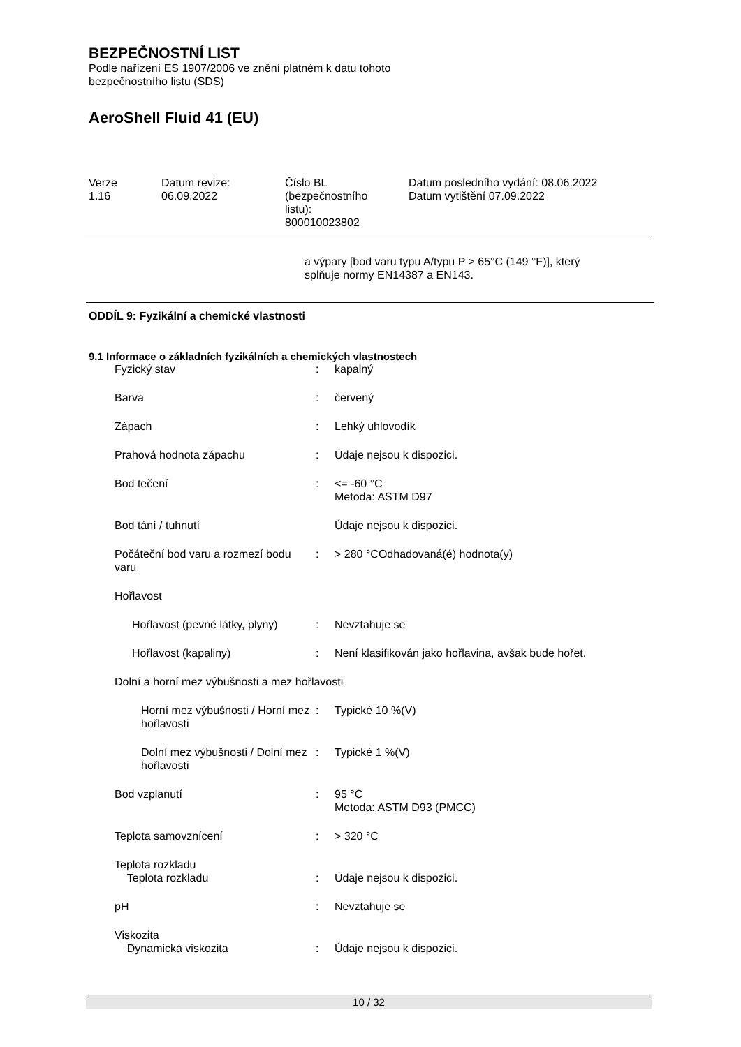BEZPEČNOSTNÍ LIST
Podle nařízení ES 1907/2006 ve znění platném k datu tohoto
bezpečnostního listu (SDS)
AeroShell Fluid 41 (EU)
Verze
1.16
Datum revize:
06.09.2022
Číslo BL
(bezpečnostního
listu):
800010023802
Datum posledního vydání: 08.06.2022
Datum vytištění 07.09.2022
a výpary [bod varu typu A/typu P > 65°C (149 °F)], který
splňuje normy EN14387 a EN143.
ODDÍL 9: Fyzikální a chemické vlastnosti
9.1 Informace o základních fyzikálních a chemických vlastnostech
| Fyzický stav | : | kapalný |
| Barva | : | červený |
| Zápach | : | Lehký uhlovodík |
| Prahová hodnota zápachu | : | Údaje nejsou k dispozici. |
| Bod tečení | : | <= -60 °C Metoda: ASTM D97 |
| Bod tání / tuhnutí | | Údaje nejsou k dispozici. |
| Počáteční bod varu a rozmezí bodu varu | : | > 280 °COdhadovaná(é) hodnota(y) |
| Hořlavost | | |
| Hořlavost (pevné látky, plyny) | : | Nevztahuje se |
| Hořlavost (kapaliny) | : | Není klasifikován jako hořlavina, avšak bude hořet. |
| Dolní a horní mez výbušnosti a mez hořlavosti | | |
| Horní mez výbušnosti / Horní mez hořlavosti | : | Typické 10 %(V) |
| Dolní mez výbušnosti / Dolní mez hořlavosti | : | Typické 1 %(V) |
| Bod vzplanutí | : | 95 °C Metoda: ASTM D93 (PMCC) |
| Teplota samovznícení | : | > 320 °C |
| Teplota rozkladu Teplota rozkladu | : | Údaje nejsou k dispozici. |
| pH | : | Nevztahuje se |
| Viskozita Dynamická viskozita | : | Údaje nejsou k dispozici. |
10 / 32